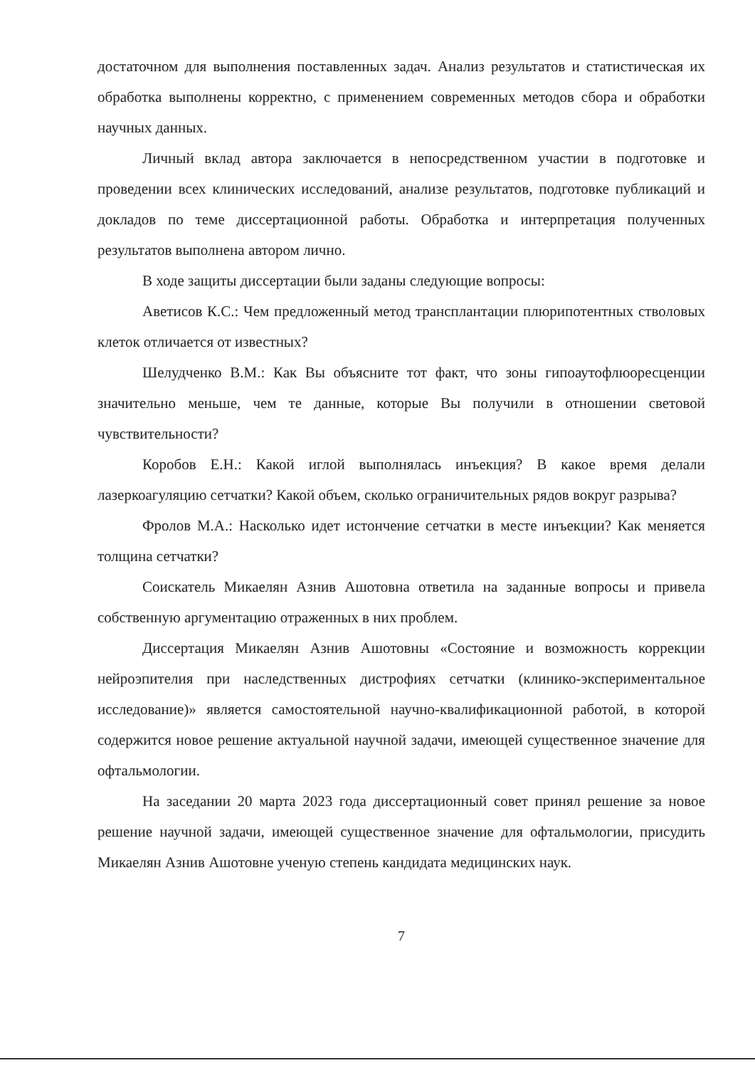достаточном для выполнения поставленных задач. Анализ результатов и статистическая их обработка выполнены корректно, с применением современных методов сбора и обработки научных данных.
Личный вклад автора заключается в непосредственном участии в подготовке и проведении всех клинических исследований, анализе результатов, подготовке публикаций и докладов по теме диссертационной работы. Обработка и интерпретация полученных результатов выполнена автором лично.
В ходе защиты диссертации были заданы следующие вопросы:
Аветисов К.С.: Чем предложенный метод трансплантации плюрипотентных стволовых клеток отличается от известных?
Шелудченко В.М.: Как Вы объясните тот факт, что зоны гипоаутофлюоресценции значительно меньше, чем те данные, которые Вы получили в отношении световой чувствительности?
Коробов Е.Н.: Какой иглой выполнялась инъекция? В какое время делали лазеркоагуляцию сетчатки? Какой объем, сколько ограничительных рядов вокруг разрыва?
Фролов М.А.: Насколько идет истончение сетчатки в месте инъекции? Как меняется толщина сетчатки?
Соискатель Микаелян Азнив Ашотовна ответила на заданные вопросы и привела собственную аргументацию отраженных в них проблем.
Диссертация Микаелян Азнив Ашотовны «Состояние и возможность коррекции нейроэпителия при наследственных дистрофиях сетчатки (клинико-экспериментальное исследование)» является самостоятельной научно-квалификационной работой, в которой содержится новое решение актуальной научной задачи, имеющей существенное значение для офтальмологии.
На заседании 20 марта 2023 года диссертационный совет принял решение за новое решение научной задачи, имеющей существенное значение для офтальмологии, присудить Микаелян Азнив Ашотовне ученую степень кандидата медицинских наук.
7